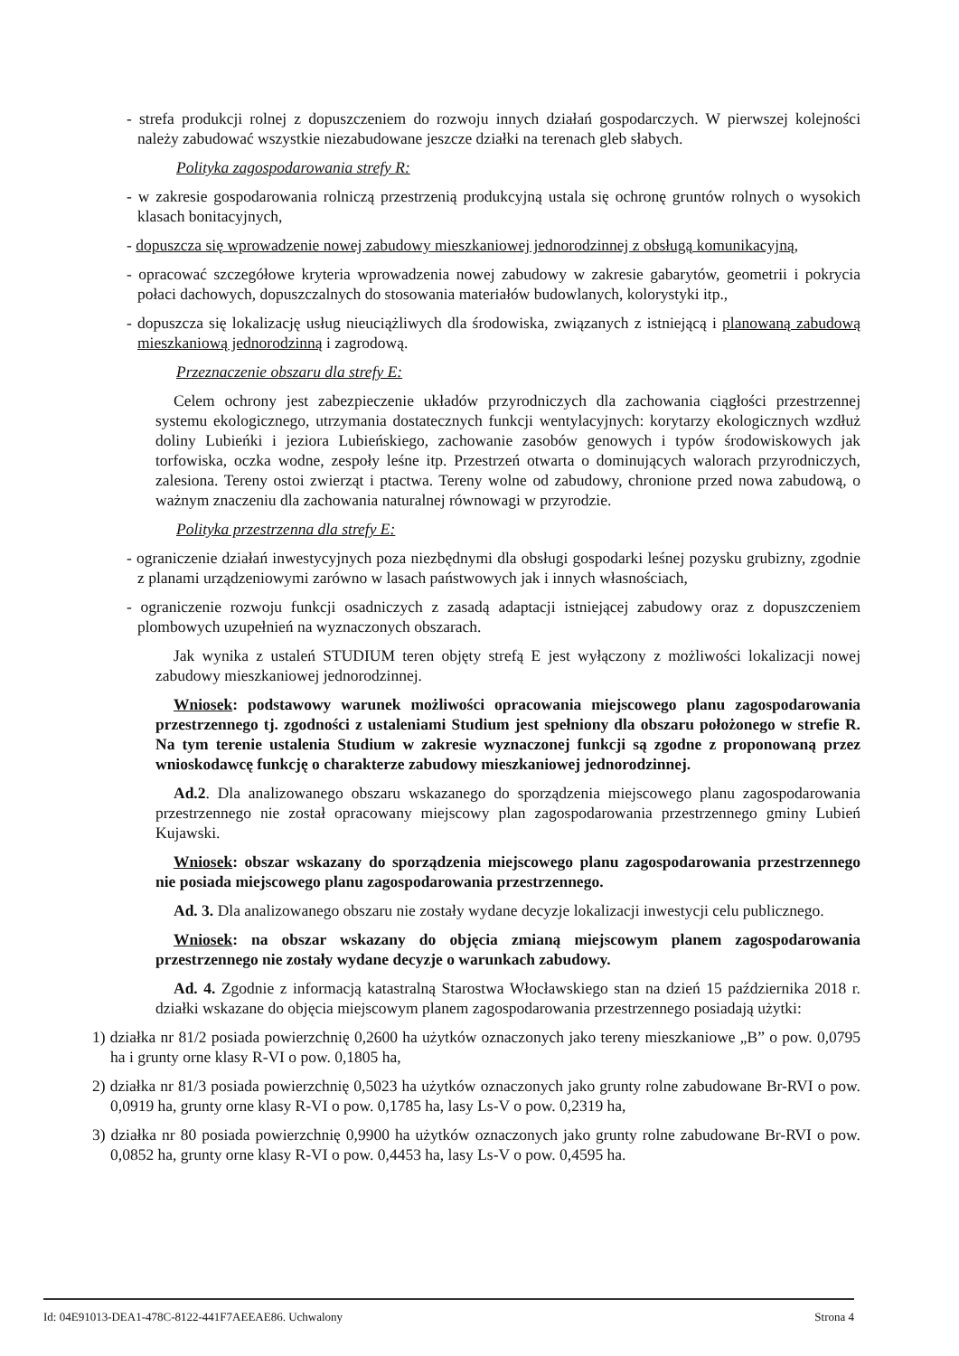- strefa produkcji rolnej z dopuszczeniem do rozwoju innych działań gospodarczych. W pierwszej kolejności należy zabudować wszystkie niezabudowane jeszcze działki na terenach gleb słabych.
Polityka zagospodarowania strefy R:
- w zakresie gospodarowania rolniczą przestrzenią produkcyjną ustala się ochronę gruntów rolnych o wysokich klasach bonitacyjnych,
- dopuszcza się wprowadzenie nowej zabudowy mieszkaniowej jednorodzinnej z obsługą komunikacyjną,
- opracować szczegółowe kryteria wprowadzenia nowej zabudowy w zakresie gabarytów, geometrii i pokrycia połaci dachowych, dopuszczalnych do stosowania materiałów budowlanych, kolorystyki itp.,
- dopuszcza się lokalizację usług nieuciążliwych dla środowiska, związanych z istniejącą i planowaną zabudową mieszkaniową jednorodzinną i zagrodową.
Przeznaczenie obszaru dla strefy E:
Celem ochrony jest zabezpieczenie układów przyrodniczych dla zachowania ciągłości przestrzennej systemu ekologicznego, utrzymania dostatecznych funkcji wentylacyjnych: korytarzy ekologicznych wzdłuż doliny Lubieńki i jeziora Lubieńskiego, zachowanie zasobów genowych i typów środowiskowych jak torfowiska, oczka wodne, zespoły leśne itp. Przestrzeń otwarta o dominujących walorach przyrodniczych, zalesiona. Tereny ostoi zwierząt i ptactwa. Tereny wolne od zabudowy, chronione przed nowa zabudową, o ważnym znaczeniu dla zachowania naturalnej równowagi w przyrodzie.
Polityka przestrzenna dla strefy E:
- ograniczenie działań inwestycyjnych poza niezbędnymi dla obsługi gospodarki leśnej pozysku grubizny, zgodnie z planami urządzeniowymi zarówno w lasach państwowych jak i innych własnościach,
- ograniczenie rozwoju funkcji osadniczych z zasadą adaptacji istniejącej zabudowy oraz z dopuszczeniem plombowych uzupełnień na wyznaczonych obszarach.
Jak wynika z ustaleń STUDIUM teren objęty strefą E jest wyłączony z możliwości lokalizacji nowej zabudowy mieszkaniowej jednorodzinnej.
Wniosek: podstawowy warunek możliwości opracowania miejscowego planu zagospodarowania przestrzennego tj. zgodności z ustaleniami Studium jest spełniony dla obszaru położonego w strefie R. Na tym terenie ustalenia Studium w zakresie wyznaczonej funkcji są zgodne z proponowaną przez wnioskodawcę funkcję o charakterze zabudowy mieszkaniowej jednorodzinnej.
Ad.2. Dla analizowanego obszaru wskazanego do sporządzenia miejscowego planu zagospodarowania przestrzennego nie został opracowany miejscowy plan zagospodarowania przestrzennego gminy Lubień Kujawski.
Wniosek: obszar wskazany do sporządzenia miejscowego planu zagospodarowania przestrzennego nie posiada miejscowego planu zagospodarowania przestrzennego.
Ad. 3. Dla analizowanego obszaru nie zostały wydane decyzje lokalizacji inwestycji celu publicznego.
Wniosek: na obszar wskazany do objęcia zmianą miejscowym planem zagospodarowania przestrzennego nie zostały wydane decyzje o warunkach zabudowy.
Ad. 4. Zgodnie z informacją katastralną Starostwa Włocławskiego stan na dzień 15 października 2018 r. działki wskazane do objęcia miejscowym planem zagospodarowania przestrzennego posiadają użytki:
1) działka nr 81/2 posiada powierzchnię 0,2600 ha użytków oznaczonych jako tereny mieszkaniowe „B” o pow. 0,0795 ha i grunty orne klasy R-VI o pow. 0,1805 ha,
2) działka nr 81/3 posiada powierzchnię 0,5023 ha użytków oznaczonych jako grunty rolne zabudowane Br-RVI o pow. 0,0919 ha, grunty orne klasy R-VI o pow. 0,1785 ha, lasy Ls-V o pow. 0,2319 ha,
3) działka nr 80 posiada powierzchnię 0,9900 ha użytków oznaczonych jako grunty rolne zabudowane Br-RVI o pow. 0,0852 ha, grunty orne klasy R-VI o pow. 0,4453 ha, lasy Ls-V o pow. 0,4595 ha.
Id: 04E91013-DEA1-478C-8122-441F7AEEAE86. Uchwalony Strona 4